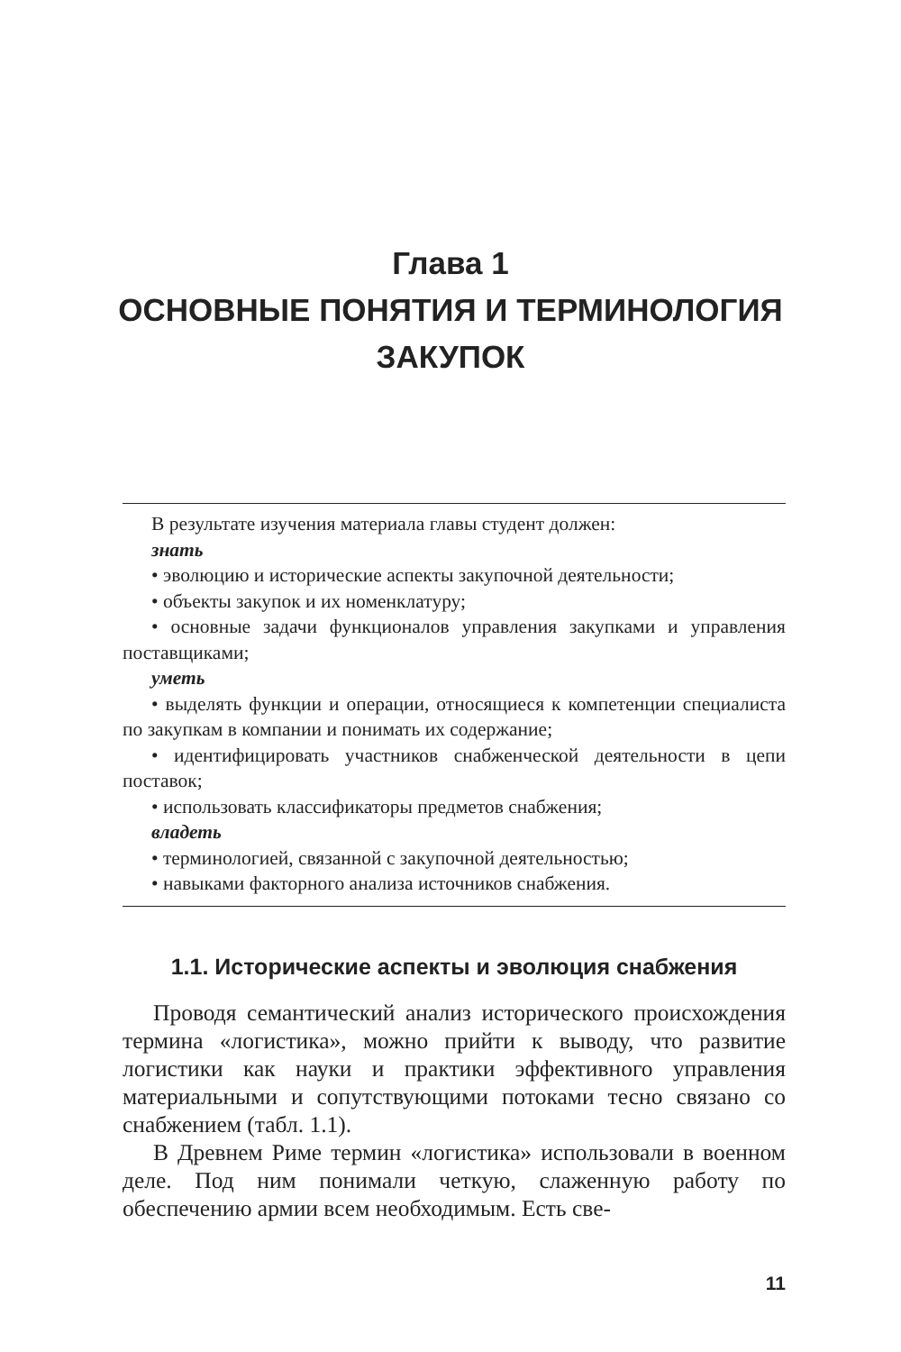Глава 1
ОСНОВНЫЕ ПОНЯТИЯ И ТЕРМИНОЛОГИЯ
ЗАКУПОК
В результате изучения материала главы студент должен:
знать
• эволюцию и исторические аспекты закупочной деятельности;
• объекты закупок и их номенклатуру;
• основные задачи функционалов управления закупками и управления поставщиками;
уметь
• выделять функции и операции, относящиеся к компетенции специалиста по закупкам в компании и понимать их содержание;
• идентифицировать участников снабженческой деятельности в цепи поставок;
• использовать классификаторы предметов снабжения;
владеть
• терминологией, связанной с закупочной деятельностью;
• навыками факторного анализа источников снабжения.
1.1. Исторические аспекты и эволюция снабжения
Проводя семантический анализ исторического происхождения термина «логистика», можно прийти к выводу, что развитие логистики как науки и практики эффективного управления материальными и сопутствующими потоками тесно связано со снабжением (табл. 1.1).
В Древнем Риме термин «логистика» использовали в военном деле. Под ним понимали четкую, слаженную работу по обеспечению армии всем необходимым. Есть све-
11